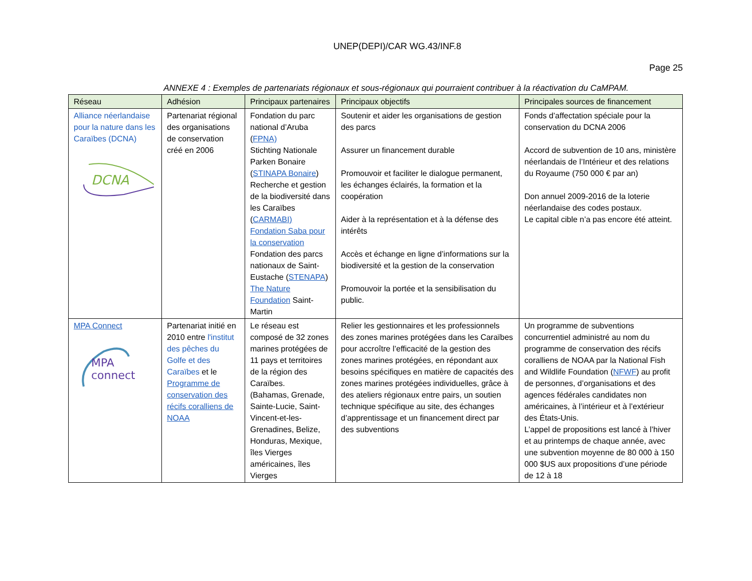UNEP(DEPI)/CAR WG.43/INF.8
Page 25
ANNEXE 4 : Exemples de partenariats régionaux et sous-régionaux qui pourraient contribuer à la réactivation du CaMPAM.
| Réseau | Adhésion | Principaux partenaires | Principaux objectifs | Principales sources de financement |
| --- | --- | --- | --- | --- |
| Alliance néerlandaise pour la nature dans les Caraïbes (DCNA) DCNA | Partenariat régional des organisations de conservation créé en 2006 | Fondation du parc national d’Aruba ( FPNA) Stichting Nationale Parken Bonaire ( STINAPA Bonaire ) Recherche et gestion de la biodiversité dans les Caraïbes ( CARMABI) Fondation Saba pour la conservation Fondation des parcs nationaux de Saint-Eustache ( STENAPA ) The Nature Foundation Saint-Martin | Soutenir et aider les organisations de gestion des parcs Assurer un financement durable Promouvoir et faciliter le dialogue permanent, les échanges éclairés, la formation et la coopération Aider à la représentation et à la défense des intérêts Accès et échange en ligne d’informations sur la biodiversité et la gestion de la conservation Promouvoir la portée et la sensibilisation du public. | Fonds d’affectation spéciale pour la conservation du DCNA 2006 Accord de subvention de 10 ans, ministère néerlandais de l’Intérieur et des relations du Royaume (750 000 € par an) Don annuel 2009-2016 de la loterie néerlandaise des codes postaux. Le capital cible n’a pas encore été atteint. |
| MPA Connect MPA connect | Partenariat initié en 2010 entre l'institut des pêches du Golfe et des Caraïbes et le Programme de conservation des récifs coralliens de NOAA | Le réseau est composé de 32 zones marines protégées de 11 pays et territoires de la région des Caraïbes. (Bahamas, Grenade, Sainte-Lucie, Saint-Vincent-et-les-Grenadines, Belize, Honduras, Mexique, îles Vierges américaines, îles Vierges | Relier les gestionnaires et les professionnels des zones marines protégées dans les Caraïbes pour accroître l’efficacité de la gestion des zones marines protégées, en répondant aux besoins spécifiques en matière de capacités des zones marines protégées individuelles, grâce à des ateliers régionaux entre pairs, un soutien technique spécifique au site, des échanges d’apprentissage et un financement direct par des subventions | Un programme de subventions concurrentiel administré au nom du programme de conservation des récifs coralliens de NOAA par la National Fish and Wildlife Foundation ( NFWF ) au profit de personnes, d’organisations et des agences fédérales candidates non américaines, à l’intérieur et à l’extérieur des États-Unis. L’appel de propositions est lancé à l’hiver et au printemps de chaque année, avec une subvention moyenne de 80 000 à 150 000 $US aux propositions d’une période de 12 à 18 |